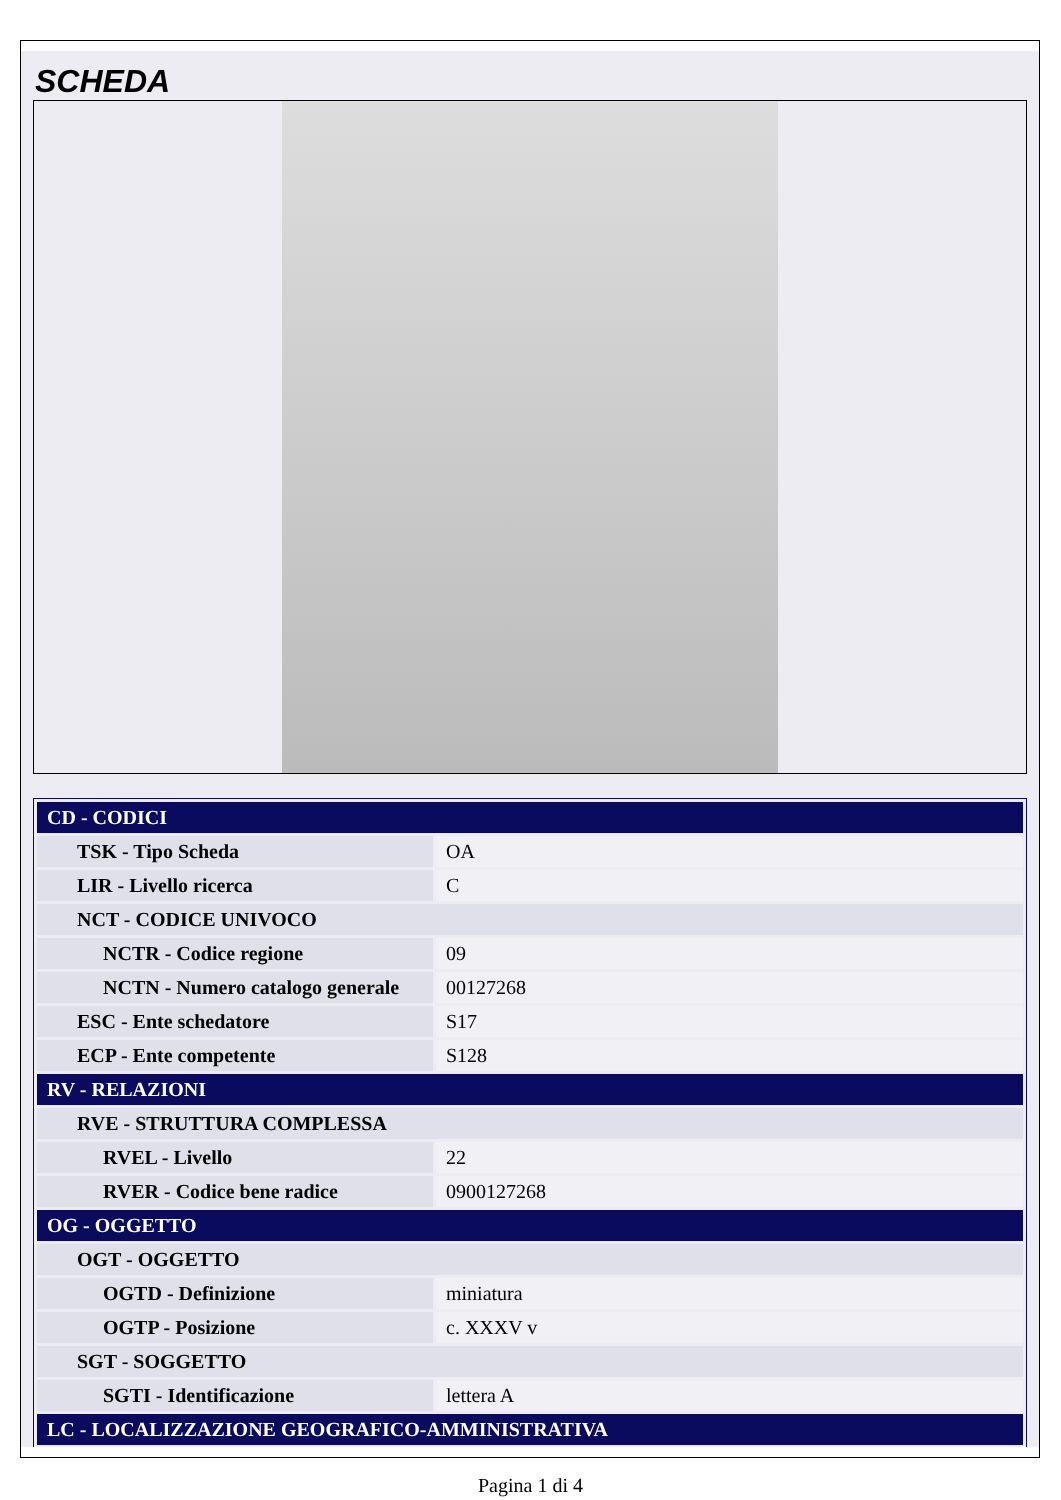SCHEDA
| CD - CODICI | |
| TSK - Tipo Scheda | OA |
| LIR - Livello ricerca | C |
| NCT - CODICE UNIVOCO | |
| NCTR - Codice regione | 09 |
| NCTN - Numero catalogo generale | 00127268 |
| ESC - Ente schedatore | S17 |
| ECP - Ente competente | S128 |
| RV - RELAZIONI | |
| RVE - STRUTTURA COMPLESSA | |
| RVEL - Livello | 22 |
| RVER - Codice bene radice | 0900127268 |
| OG - OGGETTO | |
| OGT - OGGETTO | |
| OGTD - Definizione | miniatura |
| OGTP - Posizione | c. XXXV v |
| SGT - SOGGETTO | |
| SGTI - Identificazione | lettera A |
| LC - LOCALIZZAZIONE GEOGRAFICO-AMMINISTRATIVA | |
Pagina 1 di 4